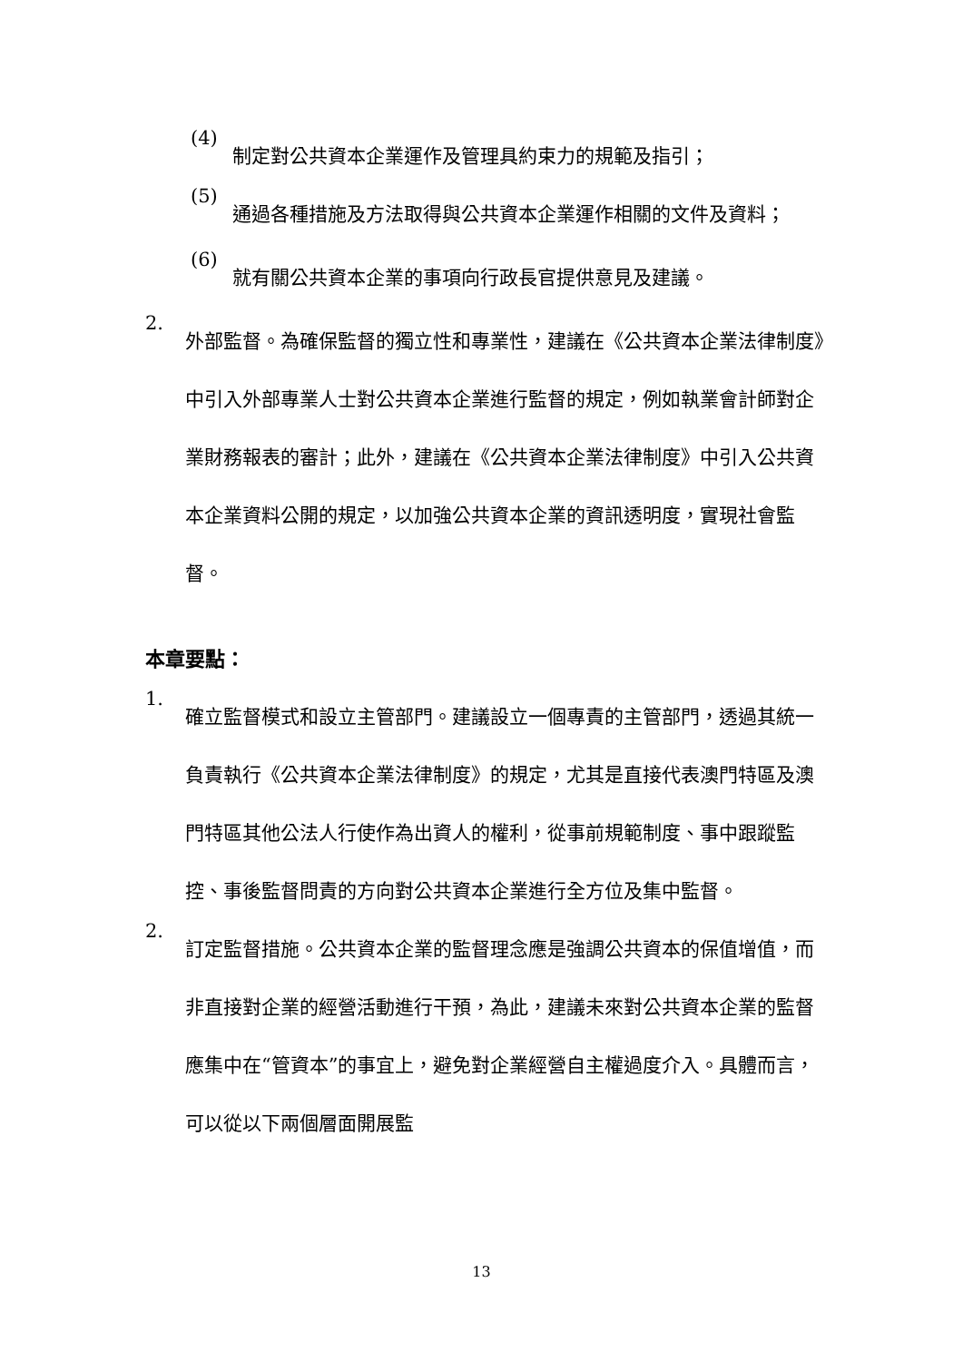(4)
制定對公共資本企業運作及管理具約束力的規範及指引；
(5)
通過各種措施及方法取得與公共資本企業運作相關的文件及資料；
(6)
就有關公共資本企業的事項向行政長官提供意見及建議。
2.
外部監督。為確保監督的獨立性和專業性，建議在《公共資本企業法律制度》中引入外部專業人士對公共資本企業進行監督的規定，例如執業會計師對企業財務報表的審計；此外，建議在《公共資本企業法律制度》中引入公共資本企業資料公開的規定，以加強公共資本企業的資訊透明度，實現社會監督。
本章要點：
1.
確立監督模式和設立主管部門。建議設立一個專責的主管部門，透過其統一負責執行《公共資本企業法律制度》的規定，尤其是直接代表澳門特區及澳門特區其他公法人行使作為出資人的權利，從事前規範制度、事中跟蹤監控、事後監督問責的方向對公共資本企業進行全方位及集中監督。
2.
訂定監督措施。公共資本企業的監督理念應是強調公共資本的保值增值，而非直接對企業的經營活動進行干預，為此，建議未來對公共資本企業的監督應集中在“管資本”的事宜上，避免對企業經營自主權過度介入。具體而言，可以從以下兩個層面開展監
13